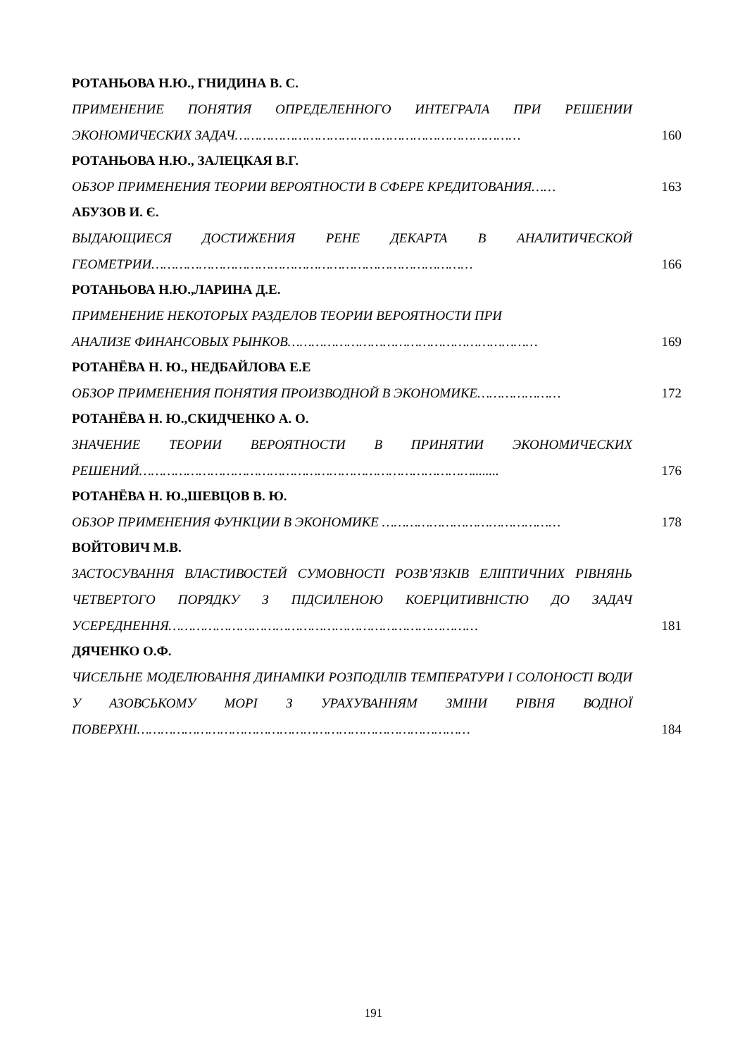РОТАНЬОВА Н.Ю., ГНИДИНА В. С.
ПРИМЕНЕНИЕ ПОНЯТИЯ ОПРЕДЕЛЕННОГО ИНТЕГРАЛА ПРИ РЕШЕНИИ ЭКОНОМИЧЕСКИХ ЗАДАЧ………………………………………………………………
160
РОТАНЬОВА Н.Ю., ЗАЛЕЦКАЯ В.Г.
ОБЗОР ПРИМЕНЕНИЯ ТЕОРИИ ВЕРОЯТНОСТИ В СФЕРЕ КРЕДИТОВАНИЯ……
163
АБУЗОВ И. Є.
ВЫДАЮЩИЕСЯ ДОСТИЖЕНИЯ РЕНЕ ДЕКАРТА В АНАЛИТИЧЕСКОЙ ГЕОМЕТРИИ………………………………………………………………………
166
РОТАНЬОВА Н.Ю.,ЛАРИНА Д.Е.
ПРИМЕНЕНИЕ НЕКОТОРЫХ РАЗДЕЛОВ ТЕОРИИ ВЕРОЯТНОСТИ ПРИ
АНАЛИЗЕ ФИНАНСОВЫХ РЫНКОВ………………………………………………………
169
РОТАНЁВА Н. Ю., НЕДБАЙЛОВА Е.Е
ОБЗОР ПРИМЕНЕНИЯ ПОНЯТИЯ ПРОИЗВОДНОЙ В ЭКОНОМИКЕ…………………
172
РОТАНЁВА Н. Ю.,СКИДЧЕНКО А. О.
ЗНАЧЕНИЕ ТЕОРИИ ВЕРОЯТНОСТИ В ПРИНЯТИИ ЭКОНОМИЧЕСКИХ РЕШЕНИЙ…………………………………………………………………………........
176
РОТАНЁВА Н. Ю.,ШЕВЦОВ В. Ю.
ОБЗОР ПРИМЕНЕНИЯ ФУНКЦИИ В ЭКОНОМИКЕ ………………………………………
178
ВОЙТОВИЧ М.В.
ЗАСТОСУВАННЯ ВЛАСТИВОСТЕЙ СУМОВНОСТІ РОЗВ’ЯЗКІВ ЕЛІПТИЧНИХ РІВНЯНЬ ЧЕТВЕРТОГО ПОРЯДКУ З ПІДСИЛЕНОЮ КОЕРЦИТИВНІСТЮ ДО ЗАДАЧ УСЕРЕДНЕННЯ……………………………………………………………………
181
ДЯЧЕНКО О.Ф.
ЧИСЕЛЬНЕ МОДЕЛЮВАННЯ ДИНАМІКИ РОЗПОДІЛІВ ТЕМПЕРАТУРИ І СОЛОНОСТІ ВОДИ У АЗОВСЬКОМУ МОРІ З УРАХУВАННЯМ ЗМІНИ РІВНЯ ВОДНОЇ ПОВЕРХНІ…………………………………………………………………………
184
191